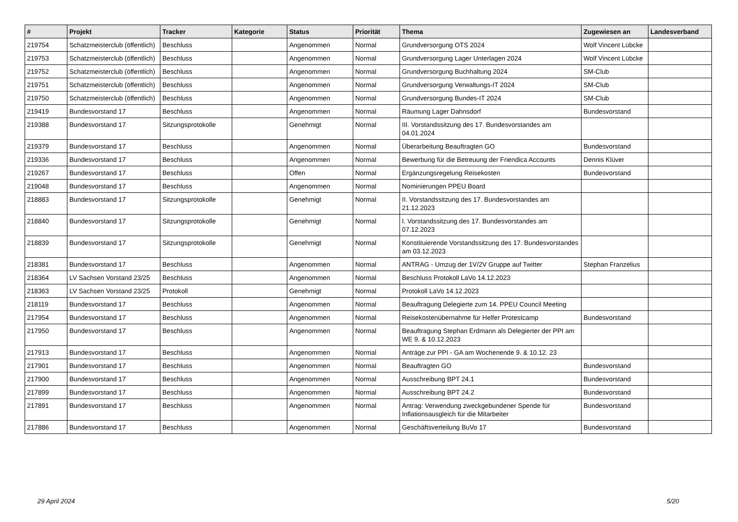| # | Projekt | Tracker | Kategorie | Status | Priorität | Thema | Zugewiesen an | Landesverband |
| --- | --- | --- | --- | --- | --- | --- | --- | --- |
| 219754 | Schatzmeisterclub (öffentlich) | Beschluss | | Angenommen | Normal | Grundversorgung OTS 2024 | Wolf Vincent Lübcke | |
| 219753 | Schatzmeisterclub (öffentlich) | Beschluss | | Angenommen | Normal | Grundversorgung Lager Unterlagen 2024 | Wolf Vincent Lübcke | |
| 219752 | Schatzmeisterclub (öffentlich) | Beschluss | | Angenommen | Normal | Grundversorgung Buchhaltung 2024 | SM-Club | |
| 219751 | Schatzmeisterclub (öffentlich) | Beschluss | | Angenommen | Normal | Grundversorgung Verwaltungs-IT 2024 | SM-Club | |
| 219750 | Schatzmeisterclub (öffentlich) | Beschluss | | Angenommen | Normal | Grundversorgung Bundes-IT 2024 | SM-Club | |
| 219419 | Bundesvorstand 17 | Beschluss | | Angenommen | Normal | Räumung Lager Dahnsdorf | Bundesvorstand | |
| 219388 | Bundesvorstand 17 | Sitzungsprotokolle | | Genehmigt | Normal | III. Vorstandssitzung des 17. Bundesvorstandes am 04.01.2024 | | |
| 219379 | Bundesvorstand 17 | Beschluss | | Angenommen | Normal | Überarbeitung Beauftragten GO | Bundesvorstand | |
| 219336 | Bundesvorstand 17 | Beschluss | | Angenommen | Normal | Bewerbung für die Betreuung der Friendica Accounts | Dennis Klüver | |
| 219267 | Bundesvorstand 17 | Beschluss | | Offen | Normal | Ergänzungsregelung Reisekosten | Bundesvorstand | |
| 219048 | Bundesvorstand 17 | Beschluss | | Angenommen | Normal | Nominierungen PPEU Board | | |
| 218883 | Bundesvorstand 17 | Sitzungsprotokolle | | Genehmigt | Normal | II. Vorstandssitzung des 17. Bundesvorstandes am 21.12.2023 | | |
| 218840 | Bundesvorstand 17 | Sitzungsprotokolle | | Genehmigt | Normal | I. Vorstandssitzung des 17. Bundesvorstandes am 07.12.2023 | | |
| 218839 | Bundesvorstand 17 | Sitzungsprotokolle | | Genehmigt | Normal | Konstituierende Vorstandssitzung des 17. Bundesvorstandes am 03.12.2023 | | |
| 218381 | Bundesvorstand 17 | Beschluss | | Angenommen | Normal | ANTRAG - Umzug der 1V/2V Gruppe auf Twitter | Stephan Franzelius | |
| 218364 | LV Sachsen Vorstand 23/25 | Beschluss | | Angenommen | Normal | Beschluss Protokoll LaVo 14.12.2023 | | |
| 218363 | LV Sachsen Vorstand 23/25 | Protokoll | | Genehmigt | Normal | Protokoll LaVo 14.12.2023 | | |
| 218119 | Bundesvorstand 17 | Beschluss | | Angenommen | Normal | Beauftragung Delegierte zum 14. PPEU Council Meeting | | |
| 217954 | Bundesvorstand 17 | Beschluss | | Angenommen | Normal | Reisekostenübernahme für Helfer Protestcamp | Bundesvorstand | |
| 217950 | Bundesvorstand 17 | Beschluss | | Angenommen | Normal | Beauftragung Stephan Erdmann als Delegierter der PPI am WE 9. & 10.12.2023 | | |
| 217913 | Bundesvorstand 17 | Beschluss | | Angenommen | Normal | Anträge zur PPI - GA am Wochenende 9. & 10.12. 23 | | |
| 217901 | Bundesvorstand 17 | Beschluss | | Angenommen | Normal | Beauftragten GO | Bundesvorstand | |
| 217900 | Bundesvorstand 17 | Beschluss | | Angenommen | Normal | Ausschreibung BPT 24.1 | Bundesvorstand | |
| 217899 | Bundesvorstand 17 | Beschluss | | Angenommen | Normal | Ausschreibung BPT 24.2 | Bundesvorstand | |
| 217891 | Bundesvorstand 17 | Beschluss | | Angenommen | Normal | Antrag: Verwendung zweckgebundener Spende für Inflationsausgleich für die Mitarbeiter | Bundesvorstand | |
| 217886 | Bundesvorstand 17 | Beschluss | | Angenommen | Normal | Geschäftsverteilung BuVo 17 | Bundesvorstand | |
29 April 2024 5/20